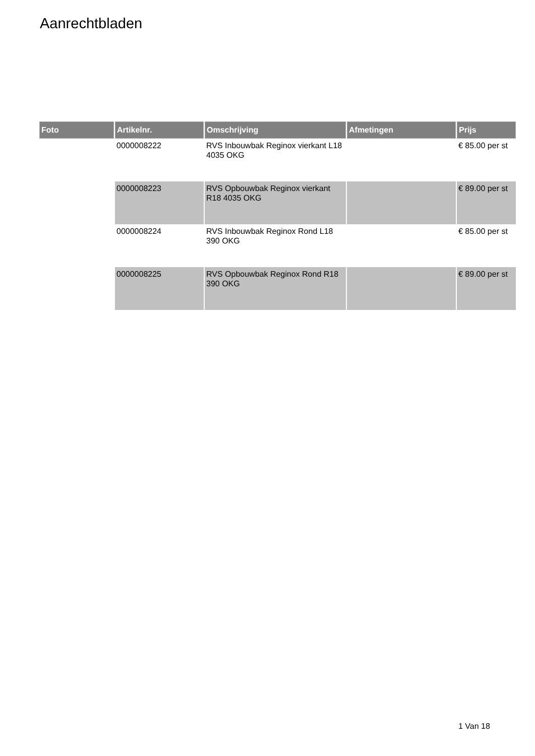Aanrechtbladen
| Foto | Artikelnr. | Omschrijving | Afmetingen | Prijs |
| --- | --- | --- | --- | --- |
| | 0000008222 | RVS Inbouwbak Reginox vierkant L18 4035 OKG | | € 85.00 per st |
| | 0000008223 | RVS Opbouwbak Reginox vierkant R18 4035 OKG | | € 89.00 per st |
| | 0000008224 | RVS Inbouwbak Reginox Rond L18 390 OKG | | € 85.00 per st |
| | 0000008225 | RVS Opbouwbak Reginox Rond R18 390 OKG | | € 89.00 per st |
1 Van 18